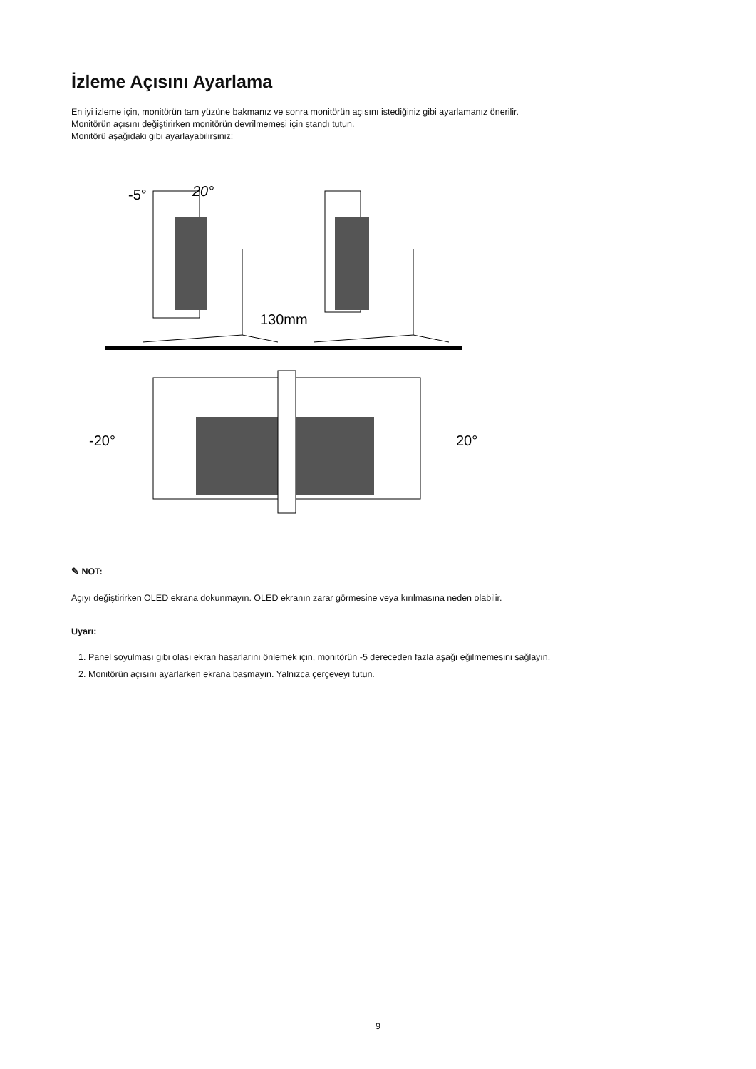İzleme Açısını Ayarlama
En iyi izleme için, monitörün tam yüzüne bakmanız ve sonra monitörün açısını istediğiniz gibi ayarlamanız önerilir.
Monitörün açısını değiştirirken monitörün devrilmemesi için standı tutun.
Monitörü aşağıdaki gibi ayarlayabilirsiniz:
-5°
20°
130mm
-20°
20°
✎ NOT:
Açıyı değiştirirken OLED ekrana dokunmayın. OLED ekranın zarar görmesine veya kırılmasına neden olabilir.
Uyarı:
1. Panel soyulması gibi olası ekran hasarlarını önlemek için, monitörün -5 dereceden fazla aşağı eğilmemesini sağlayın.
2. Monitörün açısını ayarlarken ekrana basmayın. Yalnızca çerçeveyi tutun.
9